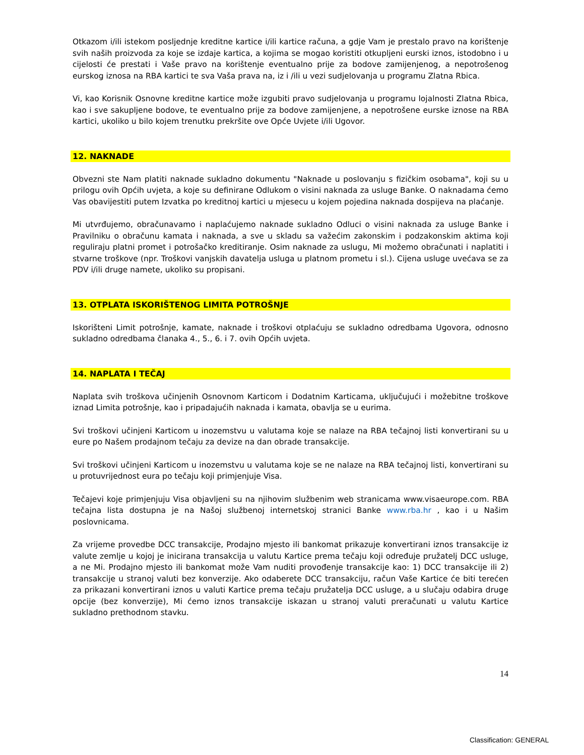Otkazom i/ili istekom posljednje kreditne kartice i/ili kartice računa, a gdje Vam je prestalo pravo na korištenje svih naših proizvoda za koje se izdaje kartica, a kojima se mogao koristiti otkupljeni eurski iznos, istodobno i u cijelosti će prestati i Vaše pravo na korištenje eventualno prije za bodove zamijenjenog, a nepotrošenog eurskog iznosa na RBA kartici te sva Vaša prava na, iz i /ili u vezi sudjelovanja u programu Zlatna Rbica.
Vi, kao Korisnik Osnovne kreditne kartice može izgubiti pravo sudjelovanja u programu lojalnosti Zlatna Rbica, kao i sve sakupljene bodove, te eventualno prije za bodove zamijenjene, a nepotrošene eurske iznose na RBA kartici, ukoliko u bilo kojem trenutku prekršite ove Opće Uvjete i/ili Ugovor.
12. NAKNADE
Obvezni ste Nam platiti naknade sukladno dokumentu "Naknade u poslovanju s fizičkim osobama", koji su u prilogu ovih Općih uvjeta, a koje su definirane Odlukom o visini naknada za usluge Banke. O naknadama ćemo Vas obavijestiti putem Izvatka po kreditnoj kartici u mjesecu u kojem pojedina naknada dospijeva na plaćanje.
Mi utvrđujemo, obračunavamo i naplaćujemo naknade sukladno Odluci o visini naknada za usluge Banke i Pravilniku o obračunu kamata i naknada, a sve u skladu sa važećim zakonskim i podzakonskim aktima koji reguliraju platni promet i potrošačko kreditiranje. Osim naknade za uslugu, Mi možemo obračunati i naplatiti i stvarne troškove (npr. Troškovi vanjskih davatelja usluga u platnom prometu i sl.). Cijena usluge uvećava se za PDV i/ili druge namete, ukoliko su propisani.
13. OTPLATA ISKORIŠTENOG LIMITA POTROŠNJE
Iskorišteni Limit potrošnje, kamate, naknade i troškovi otplaćuju se sukladno odredbama Ugovora, odnosno sukladno odredbama članaka 4., 5., 6. i 7. ovih Općih uvjeta.
14. NAPLATA I TEČAJ
Naplata svih troškova učinjenih Osnovnom Karticom i Dodatnim Karticama, uključujući i možebitne troškove iznad Limita potrošnje, kao i pripadajućih naknada i kamata, obavlja se u eurima.
Svi troškovi učinjeni Karticom u inozemstvu u valutama koje se nalaze na RBA tečajnoj listi konvertirani su u eure po Našem prodajnom tečaju za devize na dan obrade transakcije.
Svi troškovi učinjeni Karticom u inozemstvu u valutama koje se ne nalaze na RBA tečajnoj listi, konvertirani su u protuvrijednost eura po tečaju koji primjenjuje Visa.
Tečajevi koje primjenjuju Visa objavljeni su na njihovim službenim web stranicama www.visaeurope.com. RBA tečajna lista dostupna je na Našoj službenoj internetskoj stranici Banke www.rba.hr , kao i u Našim poslovnicama.
Za vrijeme provedbe DCC transakcije, Prodajno mjesto ili bankomat prikazuje konvertirani iznos transakcije iz valute zemlje u kojoj je inicirana transakcija u valutu Kartice prema tečaju koji određuje pružatelj DCC usluge, a ne Mi. Prodajno mjesto ili bankomat može Vam nuditi provođenje transakcije kao: 1) DCC transakcije ili 2) transakcije u stranoj valuti bez konverzije. Ako odaberete DCC transakciju, račun Vaše Kartice će biti terećen za prikazani konvertirani iznos u valuti Kartice prema tečaju pružatelja DCC usluge, a u slučaju odabira druge opcije (bez konverzije), Mi ćemo iznos transakcije iskazan u stranoj valuti preračunati u valutu Kartice sukladno prethodnom stavku.
14
Classification: GENERAL